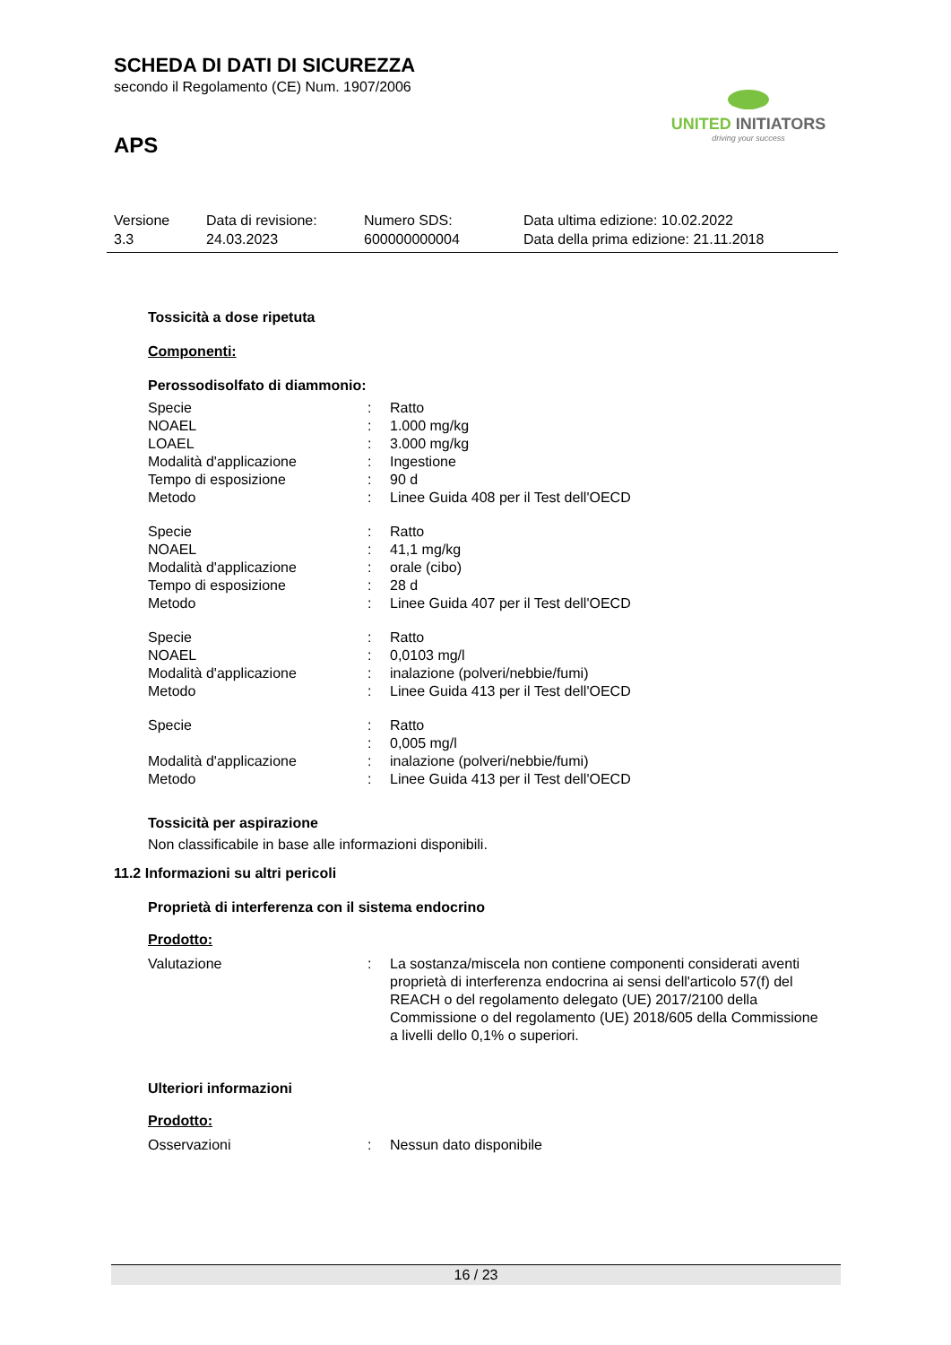SCHEDA DI DATI DI SICUREZZA
secondo il Regolamento (CE) Num. 1907/2006
APS
UNITED INITIATORS
driving your success
| Versione 3.3 | Data di revisione: 24.03.2023 | Numero SDS: 600000000004 | Data ultima edizione: 10.02.2022 Data della prima edizione: 21.11.2018 |
Tossicità a dose ripetuta
Componenti:
Perossodisolfato di diammonio:
| Specie | : | Ratto |
| NOAEL | : | 1.000 mg/kg |
| LOAEL | : | 3.000 mg/kg |
| Modalità d'applicazione | : | Ingestione |
| Tempo di esposizione | : | 90 d |
| Metodo | : | Linee Guida 408 per il Test dell'OECD |
| Specie | : | Ratto |
| NOAEL | : | 41,1 mg/kg |
| Modalità d'applicazione | : | orale (cibo) |
| Tempo di esposizione | : | 28 d |
| Metodo | : | Linee Guida 407 per il Test dell'OECD |
| Specie | : | Ratto |
| NOAEL | : | 0,0103 mg/l |
| Modalità d'applicazione | : | inalazione (polveri/nebbie/fumi) |
| Metodo | : | Linee Guida 413 per il Test dell'OECD |
| Specie | : | Ratto |
| | : | 0,005 mg/l |
| Modalità d'applicazione | : | inalazione (polveri/nebbie/fumi) |
| Metodo | : | Linee Guida 413 per il Test dell'OECD |
Tossicità per aspirazione
Non classificabile in base alle informazioni disponibili.
11.2 Informazioni su altri pericoli
Proprietà di interferenza con il sistema endocrino
Prodotto:
| Valutazione | : | La sostanza/miscela non contiene componenti considerati aventi proprietà di interferenza endocrina ai sensi dell'articolo 57(f) del REACH o del regolamento delegato (UE) 2017/2100 della Commissione o del regolamento (UE) 2018/605 della Commissione a livelli dello 0,1% o superiori. |
Ulteriori informazioni
Prodotto:
| Osservazioni | : | Nessun dato disponibile |
16 / 23